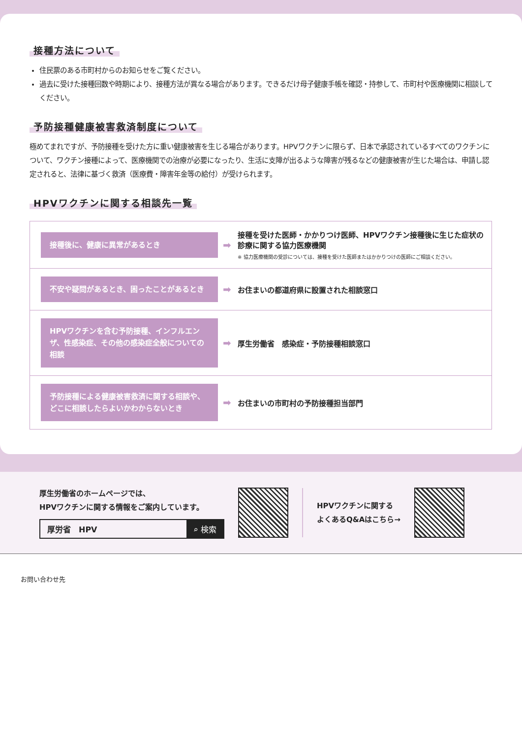接種方法について
住民票のある市町村からのお知らせをご覧ください。
過去に受けた接種回数や時期により、接種方法が異なる場合があります。できるだけ母子健康手帳を確認・持参して、市町村や医療機関に相談してください。
予防接種健康被害救済制度について
極めてまれですが、予防接種を受けた方に重い健康被害を生じる場合があります。HPVワクチンに限らず、日本で承認されているすべてのワクチンについて、ワクチン接種によって、医療機関での治療が必要になったり、生活に支障が出るような障害が残るなどの健康被害が生じた場合は、申請し認定されると、法律に基づく救済（医療費・障害年金等の給付）が受けられます。
HPVワクチンに関する相談先一覧
| 接種後に、健康に異常があるとき | ➡ | 接種を受けた医師・かかりつけ医師、HPVワクチン接種後に生じた症状の診療に関する協力医療機関 ※ 協力医療機関の受診については、接種を受けた医師またはかかりつけの医師にご相談ください。 |
| 不安や疑問があるとき、困ったことがあるとき | ➡ | お住まいの都道府県に設置された相談窓口 |
| HPVワクチンを含む予防接種、インフルエンザ、性感染症、その他の感染症全般についての相談 | ➡ | 厚生労働省 感染症・予防接種相談窓口 |
| 予防接種による健康被害救済に関する相談や、どこに相談したらよいかわからないとき | ➡ | お住まいの市町村の予防接種担当部門 |
厚生労働省のホームページでは、
HPVワクチンに関する情報をご案内しています。
厚労省　HPV ⌕ 検索
HPVワクチンに関する
よくあるQ&Aはこちら→
お問い合わせ先